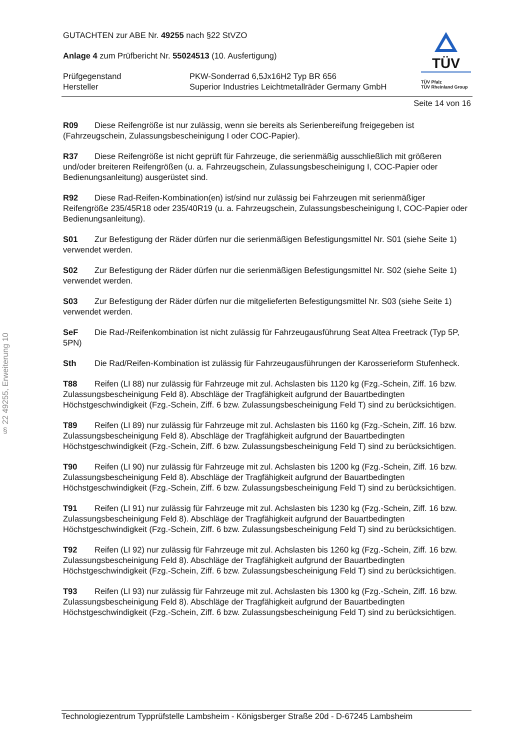§ 22 49255, Erweiterung 10
GUTACHTEN zur ABE Nr. 49255 nach §22 StVZO
Anlage 4 zum Prüfbericht Nr. 55024513 (10. Ausfertigung)
Prüfgegenstand PKW-Sonderrad 6,5Jx16H2 Typ BR 656
Hersteller Superior Industries Leichtmetallräder Germany GmbH
TÜV
TÜV Pfalz
TÜV Rheinland Group
Seite 14 von 16
R09 Diese Reifengröße ist nur zulässig, wenn sie bereits als Serienbereifung freigegeben ist (Fahrzeugschein, Zulassungsbescheinigung I oder COC-Papier).
R37 Diese Reifengröße ist nicht geprüft für Fahrzeuge, die serienmäßig ausschließlich mit größeren und/oder breiteren Reifengrößen (u. a. Fahrzeugschein, Zulassungsbescheinigung I, COC-Papier oder Bedienungsanleitung) ausgerüstet sind.
R92 Diese Rad-Reifen-Kombination(en) ist/sind nur zulässig bei Fahrzeugen mit serienmäßiger Reifengröße 235/45R18 oder 235/40R19 (u. a. Fahrzeugschein, Zulassungsbescheinigung I, COC-Papier oder Bedienungsanleitung).
S01 Zur Befestigung der Räder dürfen nur die serienmäßigen Befestigungsmittel Nr. S01 (siehe Seite 1) verwendet werden.
S02 Zur Befestigung der Räder dürfen nur die serienmäßigen Befestigungsmittel Nr. S02 (siehe Seite 1) verwendet werden.
S03 Zur Befestigung der Räder dürfen nur die mitgelieferten Befestigungsmittel Nr. S03 (siehe Seite 1) verwendet werden.
SeF Die Rad-/Reifenkombination ist nicht zulässig für Fahrzeugausführung Seat Altea Freetrack (Typ 5P, 5PN)
Sth Die Rad/Reifen-Kombination ist zulässig für Fahrzeugausführungen der Karosserieform Stufenheck.
T88 Reifen (LI 88) nur zulässig für Fahrzeuge mit zul. Achslasten bis 1120 kg (Fzg.-Schein, Ziff. 16 bzw. Zulassungsbescheinigung Feld 8). Abschläge der Tragfähigkeit aufgrund der Bauartbedingten Höchstgeschwindigkeit (Fzg.-Schein, Ziff. 6 bzw. Zulassungsbescheinigung Feld T) sind zu berücksichtigen.
T89 Reifen (LI 89) nur zulässig für Fahrzeuge mit zul. Achslasten bis 1160 kg (Fzg.-Schein, Ziff. 16 bzw. Zulassungsbescheinigung Feld 8). Abschläge der Tragfähigkeit aufgrund der Bauartbedingten Höchstgeschwindigkeit (Fzg.-Schein, Ziff. 6 bzw. Zulassungsbescheinigung Feld T) sind zu berücksichtigen.
T90 Reifen (LI 90) nur zulässig für Fahrzeuge mit zul. Achslasten bis 1200 kg (Fzg.-Schein, Ziff. 16 bzw. Zulassungsbescheinigung Feld 8). Abschläge der Tragfähigkeit aufgrund der Bauartbedingten Höchstgeschwindigkeit (Fzg.-Schein, Ziff. 6 bzw. Zulassungsbescheinigung Feld T) sind zu berücksichtigen.
T91 Reifen (LI 91) nur zulässig für Fahrzeuge mit zul. Achslasten bis 1230 kg (Fzg.-Schein, Ziff. 16 bzw. Zulassungsbescheinigung Feld 8). Abschläge der Tragfähigkeit aufgrund der Bauartbedingten Höchstgeschwindigkeit (Fzg.-Schein, Ziff. 6 bzw. Zulassungsbescheinigung Feld T) sind zu berücksichtigen.
T92 Reifen (LI 92) nur zulässig für Fahrzeuge mit zul. Achslasten bis 1260 kg (Fzg.-Schein, Ziff. 16 bzw. Zulassungsbescheinigung Feld 8). Abschläge der Tragfähigkeit aufgrund der Bauartbedingten Höchstgeschwindigkeit (Fzg.-Schein, Ziff. 6 bzw. Zulassungsbescheinigung Feld T) sind zu berücksichtigen.
T93 Reifen (LI 93) nur zulässig für Fahrzeuge mit zul. Achslasten bis 1300 kg (Fzg.-Schein, Ziff. 16 bzw. Zulassungsbescheinigung Feld 8). Abschläge der Tragfähigkeit aufgrund der Bauartbedingten Höchstgeschwindigkeit (Fzg.-Schein, Ziff. 6 bzw. Zulassungsbescheinigung Feld T) sind zu berücksichtigen.
Technologiezentrum Typprüfstelle Lambsheim - Königsberger Straße 20d - D-67245 Lambsheim